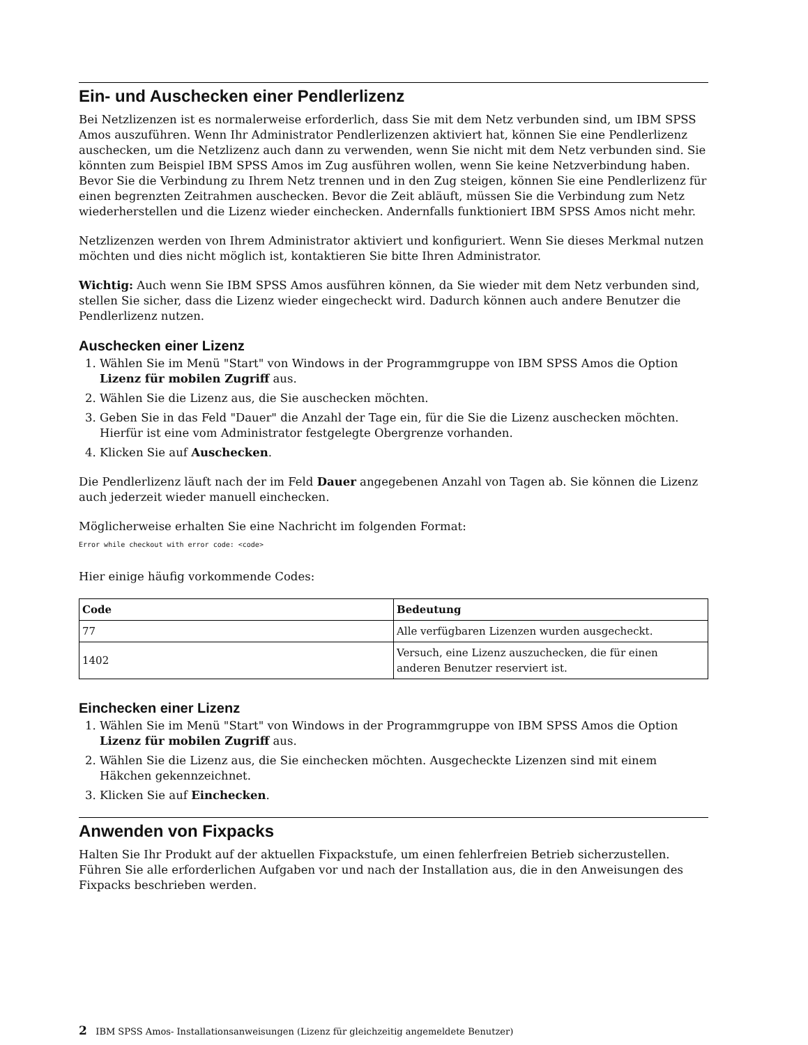Ein- und Auschecken einer Pendlerlizenz
Bei Netzlizenzen ist es normalerweise erforderlich, dass Sie mit dem Netz verbunden sind, um IBM SPSS Amos auszuführen. Wenn Ihr Administrator Pendlerlizenzen aktiviert hat, können Sie eine Pendlerlizenz auschecken, um die Netzlizenz auch dann zu verwenden, wenn Sie nicht mit dem Netz verbunden sind. Sie könnten zum Beispiel IBM SPSS Amos im Zug ausführen wollen, wenn Sie keine Netzverbindung haben. Bevor Sie die Verbindung zu Ihrem Netz trennen und in den Zug steigen, können Sie eine Pendlerlizenz für einen begrenzten Zeitrahmen auschecken. Bevor die Zeit abläuft, müssen Sie die Verbindung zum Netz wiederherstellen und die Lizenz wieder einchecken. Andernfalls funktioniert IBM SPSS Amos nicht mehr.
Netzlizenzen werden von Ihrem Administrator aktiviert und konfiguriert. Wenn Sie dieses Merkmal nutzen möchten und dies nicht möglich ist, kontaktieren Sie bitte Ihren Administrator.
Wichtig: Auch wenn Sie IBM SPSS Amos ausführen können, da Sie wieder mit dem Netz verbunden sind, stellen Sie sicher, dass die Lizenz wieder eingecheckt wird. Dadurch können auch andere Benutzer die Pendlerlizenz nutzen.
Auschecken einer Lizenz
1. Wählen Sie im Menü "Start" von Windows in der Programmgruppe von IBM SPSS Amos die Option Lizenz für mobilen Zugriff aus.
2. Wählen Sie die Lizenz aus, die Sie auschecken möchten.
3. Geben Sie in das Feld "Dauer" die Anzahl der Tage ein, für die Sie die Lizenz auschecken möchten. Hierfür ist eine vom Administrator festgelegte Obergrenze vorhanden.
4. Klicken Sie auf Auschecken.
Die Pendlerlizenz läuft nach der im Feld Dauer angegebenen Anzahl von Tagen ab. Sie können die Lizenz auch jederzeit wieder manuell einchecken.
Möglicherweise erhalten Sie eine Nachricht im folgenden Format:
Error while checkout with error code: <code>
Hier einige häufig vorkommende Codes:
| Code | Bedeutung |
| --- | --- |
| 77 | Alle verfügbaren Lizenzen wurden ausgecheckt. |
| 1402 | Versuch, eine Lizenz auszuchecken, die für einen anderen Benutzer reserviert ist. |
Einchecken einer Lizenz
1. Wählen Sie im Menü "Start" von Windows in der Programmgruppe von IBM SPSS Amos die Option Lizenz für mobilen Zugriff aus.
2. Wählen Sie die Lizenz aus, die Sie einchecken möchten. Ausgecheckte Lizenzen sind mit einem Häkchen gekennzeichnet.
3. Klicken Sie auf Einchecken.
Anwenden von Fixpacks
Halten Sie Ihr Produkt auf der aktuellen Fixpackstufe, um einen fehlerfreien Betrieb sicherzustellen. Führen Sie alle erforderlichen Aufgaben vor und nach der Installation aus, die in den Anweisungen des Fixpacks beschrieben werden.
2 IBM SPSS Amos- Installationsanweisungen (Lizenz für gleichzeitig angemeldete Benutzer)